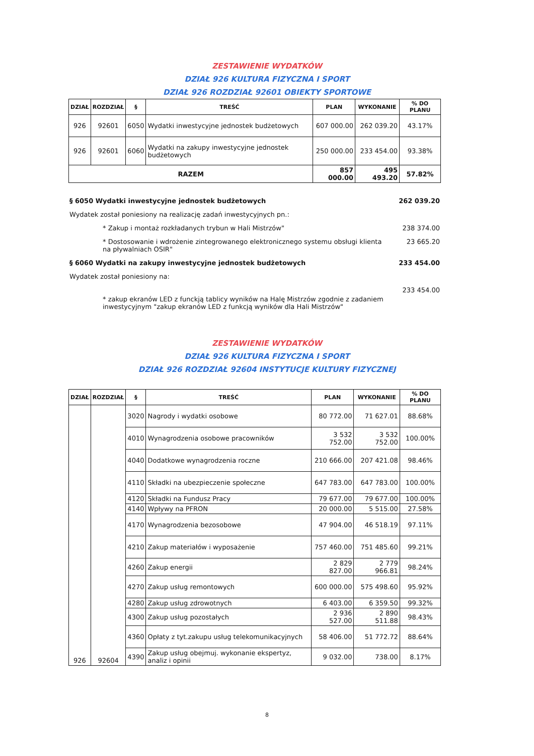ZESTAWIENIE WYDATKÓW
DZIAŁ 926 KULTURA FIZYCZNA I SPORT
DZIAŁ 926 ROZDZIAŁ 92601 OBIEKTY SPORTOWE
| DZIAŁ | ROZDZIAŁ | § | TREŚĆ | PLAN | WYKONANIE | % DO PLANU |
| --- | --- | --- | --- | --- | --- | --- |
| 926 | 92601 | 6050 | Wydatki inwestycyjne jednostek budżetowych | 607 000.00 | 262 039.20 | 43.17% |
| 926 | 92601 | 6060 | Wydatki na zakupy inwestycyjne jednostek budżetowych | 250 000.00 | 233 454.00 | 93.38% |
| RAZEM | | | | 857 000.00 | 495 493.20 | 57.82% |
§ 6050 Wydatki inwestycyjne jednostek budżetowych 262 039.20
Wydatek został poniesiony na realizację zadań inwestycyjnych pn.:
* Zakup i montaż rozkładanych trybun w Hali Mistrzów" 238 374.00
* Dostosowanie i wdrożenie zintegrowanego elektronicznego systemu obsługi klienta na pływalniach OSIR" 23 665.20
§ 6060 Wydatki na zakupy inwestycyjne jednostek budżetowych 233 454.00
Wydatek został poniesiony na:
* zakup ekranów LED z funckją tablicy wyników na Halę Mistrzów zgodnie z zadaniem inwestycyjnym "zakup ekranów LED z funkcją wyników dla Hali Mistrzów" 233 454.00
ZESTAWIENIE WYDATKÓW
DZIAŁ 926 KULTURA FIZYCZNA I SPORT
DZIAŁ 926 ROZDZIAŁ 92604 INSTYTUCJE KULTURY FIZYCZNEJ
| DZIAŁ | ROZDZIAŁ | § | TREŚĆ | PLAN | WYKONANIE | % DO PLANU |
| --- | --- | --- | --- | --- | --- | --- |
| 926 | 92604 | 3020 | Nagrody i wydatki osobowe | 80 772.00 | 71 627.01 | 88.68% |
| | | 4010 | Wynagrodzenia osobowe pracowników | 3 532 752.00 | 3 532 752.00 | 100.00% |
| | | 4040 | Dodatkowe wynagrodzenia roczne | 210 666.00 | 207 421.08 | 98.46% |
| | | 4110 | Składki na ubezpieczenie społeczne | 647 783.00 | 647 783.00 | 100.00% |
| | | 4120 | Składki na Fundusz Pracy | 79 677.00 | 79 677.00 | 100.00% |
| | | 4140 | Wpływy na PFRON | 20 000.00 | 5 515.00 | 27.58% |
| | | 4170 | Wynagrodzenia bezosobowe | 47 904.00 | 46 518.19 | 97.11% |
| | | 4210 | Zakup materiałów i wyposażenie | 757 460.00 | 751 485.60 | 99.21% |
| | | 4260 | Zakup energii | 2 829 827.00 | 2 779 966.81 | 98.24% |
| | | 4270 | Zakup usług remontowych | 600 000.00 | 575 498.60 | 95.92% |
| | | 4280 | Zakup usług zdrowotnych | 6 403.00 | 6 359.50 | 99.32% |
| | | 4300 | Zakup usług pozostałych | 2 936 527.00 | 2 890 511.88 | 98.43% |
| | | 4360 | Opłaty z tyt.zakupu usług telekomunikacyjnych | 58 406.00 | 51 772.72 | 88.64% |
| | | 4390 | Zakup usług obejmuj. wykonanie ekspertyz, analiz i opinii | 9 032.00 | 738.00 | 8.17% |
8